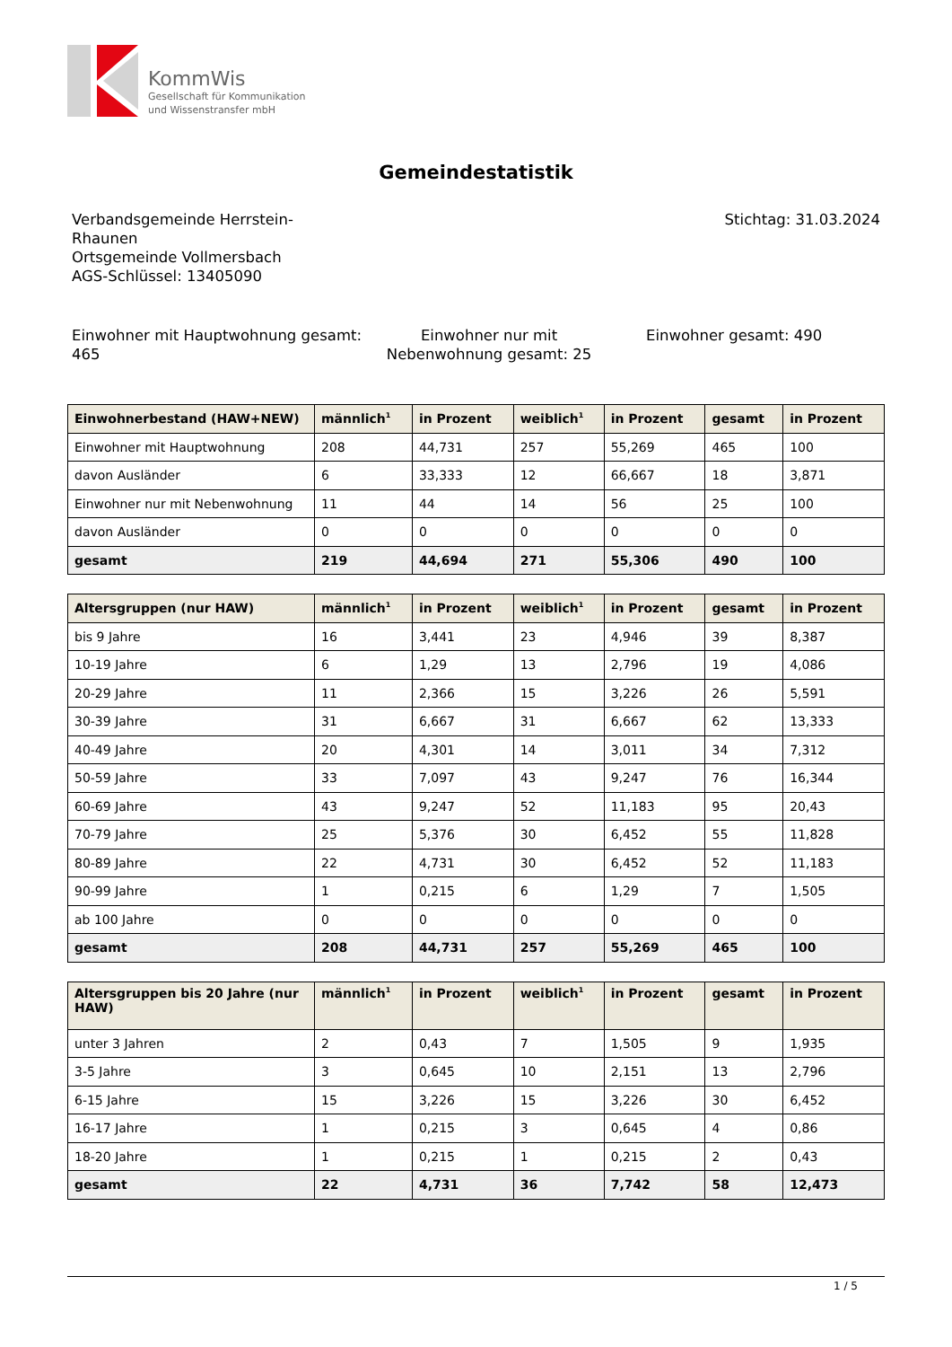KommWis
Gesellschaft für Kommunikation
und Wissenstransfer mbH
Gemeindestatistik
Verbandsgemeinde Herrstein-
Rhaunen
Ortsgemeinde Vollmersbach
AGS-Schlüssel: 13405090
Stichtag: 31.03.2024
Einwohner mit Hauptwohnung gesamt: 465
Einwohner nur mit Nebenwohnung gesamt: 25
Einwohner gesamt: 490
| Einwohnerbestand (HAW+NEW) | männlich<sup>1</sup> | in Prozent | weiblich<sup>1</sup> | in Prozent | gesamt | in Prozent |
| --- | --- | --- | --- | --- | --- | --- |
| Einwohner mit Hauptwohnung | 208 | 44,731 | 257 | 55,269 | 465 | 100 |
| davon Ausländer | 6 | 33,333 | 12 | 66,667 | 18 | 3,871 |
| Einwohner nur mit Nebenwohnung | 11 | 44 | 14 | 56 | 25 | 100 |
| davon Ausländer | 0 | 0 | 0 | 0 | 0 | 0 |
| gesamt | 219 | 44,694 | 271 | 55,306 | 490 | 100 |
| Altersgruppen (nur HAW) | männlich<sup>1</sup> | in Prozent | weiblich<sup>1</sup> | in Prozent | gesamt | in Prozent |
| --- | --- | --- | --- | --- | --- | --- |
| bis 9 Jahre | 16 | 3,441 | 23 | 4,946 | 39 | 8,387 |
| 10-19 Jahre | 6 | 1,29 | 13 | 2,796 | 19 | 4,086 |
| 20-29 Jahre | 11 | 2,366 | 15 | 3,226 | 26 | 5,591 |
| 30-39 Jahre | 31 | 6,667 | 31 | 6,667 | 62 | 13,333 |
| 40-49 Jahre | 20 | 4,301 | 14 | 3,011 | 34 | 7,312 |
| 50-59 Jahre | 33 | 7,097 | 43 | 9,247 | 76 | 16,344 |
| 60-69 Jahre | 43 | 9,247 | 52 | 11,183 | 95 | 20,43 |
| 70-79 Jahre | 25 | 5,376 | 30 | 6,452 | 55 | 11,828 |
| 80-89 Jahre | 22 | 4,731 | 30 | 6,452 | 52 | 11,183 |
| 90-99 Jahre | 1 | 0,215 | 6 | 1,29 | 7 | 1,505 |
| ab 100 Jahre | 0 | 0 | 0 | 0 | 0 | 0 |
| gesamt | 208 | 44,731 | 257 | 55,269 | 465 | 100 |
| Altersgruppen bis 20 Jahre (nur HAW) | männlich<sup>1</sup> | in Prozent | weiblich<sup>1</sup> | in Prozent | gesamt | in Prozent |
| --- | --- | --- | --- | --- | --- | --- |
| unter 3 Jahren | 2 | 0,43 | 7 | 1,505 | 9 | 1,935 |
| 3-5 Jahre | 3 | 0,645 | 10 | 2,151 | 13 | 2,796 |
| 6-15 Jahre | 15 | 3,226 | 15 | 3,226 | 30 | 6,452 |
| 16-17 Jahre | 1 | 0,215 | 3 | 0,645 | 4 | 0,86 |
| 18-20 Jahre | 1 | 0,215 | 1 | 0,215 | 2 | 0,43 |
| gesamt | 22 | 4,731 | 36 | 7,742 | 58 | 12,473 |
1 / 5